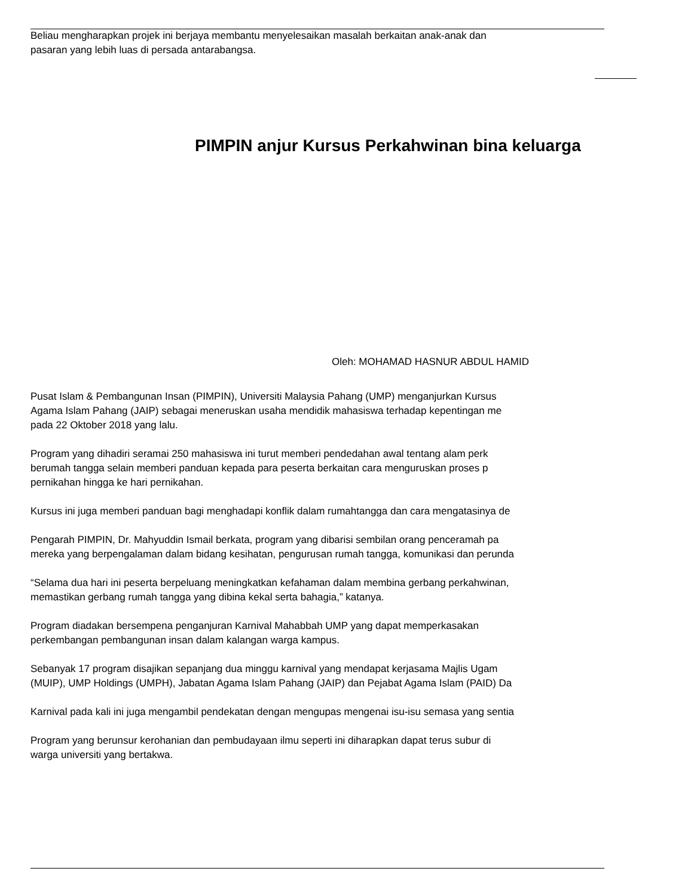Beliau mengharapkan projek ini berjaya membantu menyelesaikan masalah berkaitan anak-anak dan
pasaran yang lebih luas di persada antarabangsa.
PIMPIN anjur Kursus Perkahwinan bina keluarga
Oleh: MOHAMAD HASNUR ABDUL HAMID
Pusat Islam & Pembangunan Insan (PIMPIN), Universiti Malaysia Pahang (UMP) menganjurkan Kursus
Agama Islam Pahang (JAIP) sebagai meneruskan usaha mendidik mahasiswa terhadap kepentingan me
pada 22 Oktober 2018 yang lalu.
Program yang dihadiri seramai 250 mahasiswa ini turut memberi pendedahan awal tentang alam perk
berumah tangga selain memberi panduan kepada para peserta berkaitan cara menguruskan proses p
pernikahan hingga ke hari pernikahan.
Kursus ini juga memberi panduan bagi menghadapi konflik dalam rumahtangga dan cara mengatasinya de
Pengarah PIMPIN, Dr. Mahyuddin Ismail berkata, program yang dibarisi sembilan orang penceramah pa
mereka yang berpengalaman dalam bidang kesihatan, pengurusan rumah tangga, komunikasi dan perunda
“Selama dua hari ini peserta berpeluang meningkatkan kefahaman dalam membina gerbang perkahwinan,
memastikan gerbang rumah tangga yang dibina kekal serta bahagia,” katanya.
Program diadakan bersempena penganjuran Karnival Mahabbah UMP yang dapat memperkasakan
perkembangan pembangunan insan dalam kalangan warga kampus.
Sebanyak 17 program disajikan sepanjang dua minggu karnival yang mendapat kerjasama Majlis Ugam
(MUIP), UMP Holdings (UMPH), Jabatan Agama Islam Pahang (JAIP) dan Pejabat Agama Islam (PAID) Da
Karnival pada kali ini juga mengambil pendekatan dengan mengupas mengenai isu-isu semasa yang sentia
Program yang berunsur kerohanian dan pembudayaan ilmu seperti ini diharapkan dapat terus subur di
warga universiti yang bertakwa.